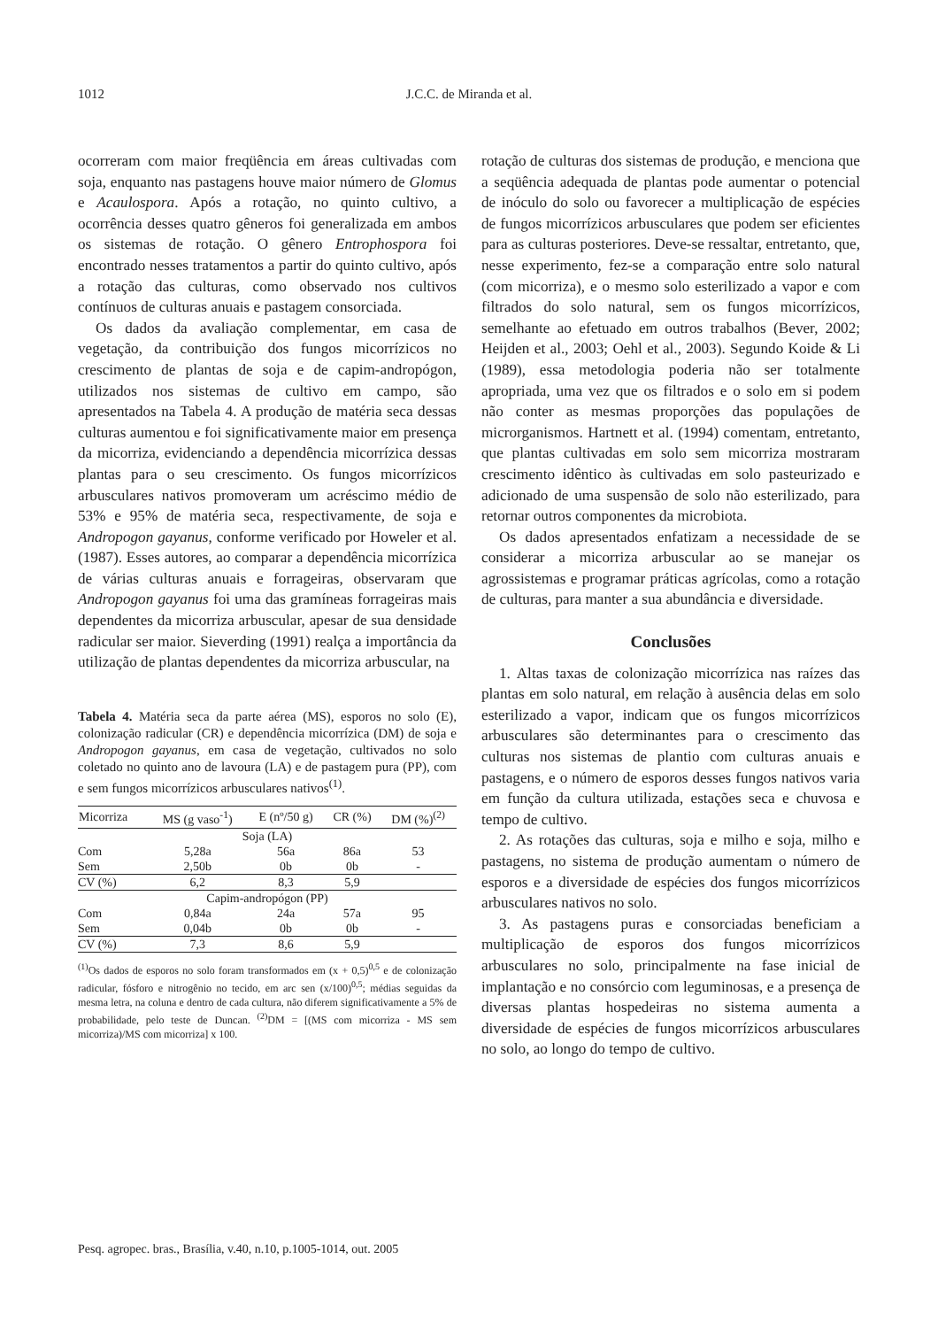1012
J.C.C. de Miranda et al.
ocorreram com maior freqüência em áreas cultivadas com soja, enquanto nas pastagens houve maior número de Glomus e Acaulospora. Após a rotação, no quinto cultivo, a ocorrência desses quatro gêneros foi generalizada em ambos os sistemas de rotação. O gênero Entrophospora foi encontrado nesses tratamentos a partir do quinto cultivo, após a rotação das culturas, como observado nos cultivos contínuos de culturas anuais e pastagem consorciada.
Os dados da avaliação complementar, em casa de vegetação, da contribuição dos fungos micorrízicos no crescimento de plantas de soja e de capim-andropógon, utilizados nos sistemas de cultivo em campo, são apresentados na Tabela 4. A produção de matéria seca dessas culturas aumentou e foi significativamente maior em presença da micorriza, evidenciando a dependência micorrízica dessas plantas para o seu crescimento. Os fungos micorrízicos arbusculares nativos promoveram um acréscimo médio de 53% e 95% de matéria seca, respectivamente, de soja e Andropogon gayanus, conforme verificado por Howeler et al. (1987). Esses autores, ao comparar a dependência micorrízica de várias culturas anuais e forrageiras, observaram que Andropogon gayanus foi uma das gramíneas forrageiras mais dependentes da micorriza arbuscular, apesar de sua densidade radicular ser maior. Sieverding (1991) realça a importância da utilização de plantas dependentes da micorriza arbuscular, na
Tabela 4. Matéria seca da parte aérea (MS), esporos no solo (E), colonização radicular (CR) e dependência micorrízica (DM) de soja e Andropogon gayanus, em casa de vegetação, cultivados no solo coletado no quinto ano de lavoura (LA) e de pastagem pura (PP), com e sem fungos micorrízicos arbusculares nativos<sup>(1)</sup>.
| Micorriza | MS (g vaso<sup>-1</sup>) | E (nº/50 g) | CR (%) | DM (%)<sup>(2)</sup> |
| --- | --- | --- | --- | --- |
| Soja (LA) | | | | |
| Com | 5,28a | 56a | 86a | 53 |
| Sem | 2,50b | 0b | 0b | - |
| CV (%) | 6,2 | 8,3 | 5,9 | |
| Capim-andropógon (PP) | | | | |
| Com | 0,84a | 24a | 57a | 95 |
| Sem | 0,04b | 0b | 0b | - |
| CV (%) | 7,3 | 8,6 | 5,9 | |
<sup>(1)</sup> Os dados de esporos no solo foram transformados em (x + 0,5)<sup>0,5</sup> e de colonização radicular, fósforo e nitrogênio no tecido, em arc sen (x/100)<sup>0,5</sup>; médias seguidas da mesma letra, na coluna e dentro de cada cultura, não diferem significativamente a 5% de probabilidade, pelo teste de Duncan. <sup>(2)</sup>DM = [(MS com micorriza - MS sem micorriza)/MS com micorriza] x 100.
rotação de culturas dos sistemas de produção, e menciona que a seqüência adequada de plantas pode aumentar o potencial de inóculo do solo ou favorecer a multiplicação de espécies de fungos micorrízicos arbusculares que podem ser eficientes para as culturas posteriores. Deve-se ressaltar, entretanto, que, nesse experimento, fez-se a comparação entre solo natural (com micorriza), e o mesmo solo esterilizado a vapor e com filtrados do solo natural, sem os fungos micorrízicos, semelhante ao efetuado em outros trabalhos (Bever, 2002; Heijden et al., 2003; Oehl et al., 2003). Segundo Koide & Li (1989), essa metodologia poderia não ser totalmente apropriada, uma vez que os filtrados e o solo em si podem não conter as mesmas proporções das populações de microrganismos. Hartnett et al. (1994) comentam, entretanto, que plantas cultivadas em solo sem micorriza mostraram crescimento idêntico às cultivadas em solo pasteurizado e adicionado de uma suspensão de solo não esterilizado, para retornar outros componentes da microbiota.
Os dados apresentados enfatizam a necessidade de se considerar a micorriza arbuscular ao se manejar os agrossistemas e programar práticas agrícolas, como a rotação de culturas, para manter a sua abundância e diversidade.
Conclusões
1. Altas taxas de colonização micorrízica nas raízes das plantas em solo natural, em relação à ausência delas em solo esterilizado a vapor, indicam que os fungos micorrízicos arbusculares são determinantes para o crescimento das culturas nos sistemas de plantio com culturas anuais e pastagens, e o número de esporos desses fungos nativos varia em função da cultura utilizada, estações seca e chuvosa e tempo de cultivo.
2. As rotações das culturas, soja e milho e soja, milho e pastagens, no sistema de produção aumentam o número de esporos e a diversidade de espécies dos fungos micorrízicos arbusculares nativos no solo.
3. As pastagens puras e consorciadas beneficiam a multiplicação de esporos dos fungos micorrízicos arbusculares no solo, principalmente na fase inicial de implantação e no consórcio com leguminosas, e a presença de diversas plantas hospedeiras no sistema aumenta a diversidade de espécies de fungos micorrízicos arbusculares no solo, ao longo do tempo de cultivo.
Pesq. agropec. bras., Brasília, v.40, n.10, p.1005-1014, out. 2005